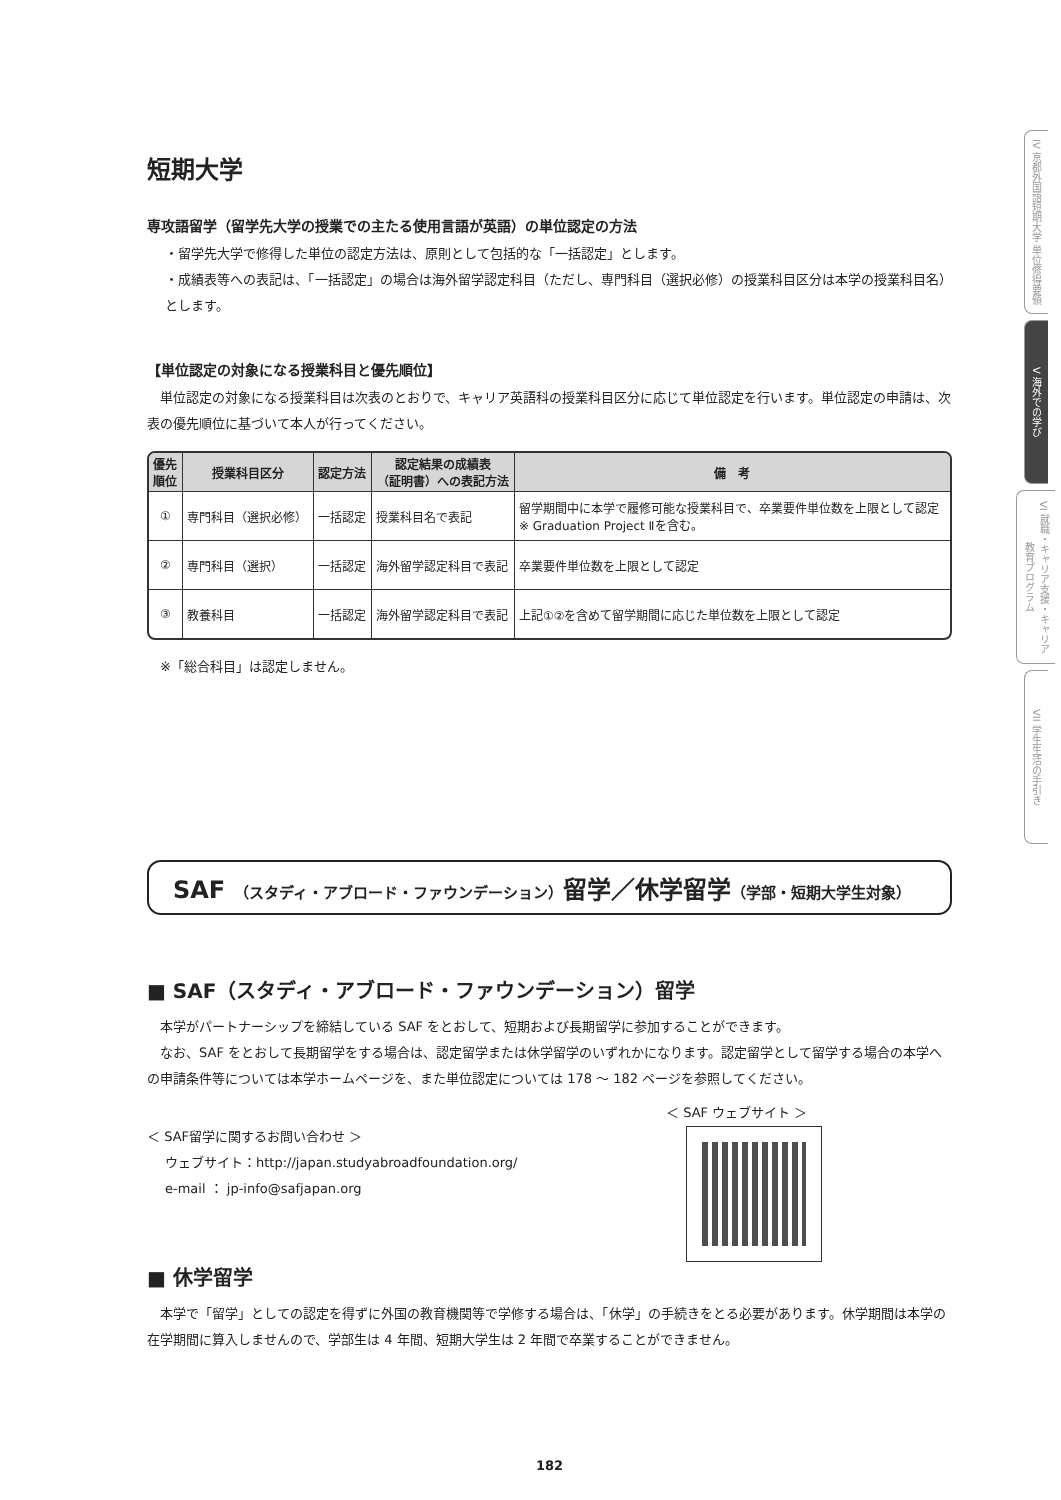IV 京都外国語短期大学 単位修得要領
V 海外での学び
VI 就職・キャリア支援・キャリア教育プログラム
VII 学生生活の手引き
短期大学
専攻語留学（留学先大学の授業での主たる使用言語が英語）の単位認定の方法
・留学先大学で修得した単位の認定方法は、原則として包括的な「一括認定」とします。
・成績表等への表記は、「一括認定」の場合は海外留学認定科目（ただし、専門科目（選択必修）の授業科目区分は本学の授業科目名）とします。
【単位認定の対象になる授業科目と優先順位】
　単位認定の対象になる授業科目は次表のとおりで、キャリア英語科の授業科目区分に応じて単位認定を行います。単位認定の申請は、次表の優先順位に基づいて本人が行ってください。
| 優先 順位 | 授業科目区分 | 認定方法 | 認定結果の成績表 （証明書）への表記方法 | 備 考 |
| --- | --- | --- | --- | --- |
| ① | 専門科目（選択必修） | 一括認定 | 授業科目名で表記 | 留学期間中に本学で履修可能な授業科目で、卒業要件単位数を上限として認定 ※ Graduation Project Ⅱを含む。 |
| ② | 専門科目（選択） | 一括認定 | 海外留学認定科目で表記 | 卒業要件単位数を上限として認定 |
| ③ | 教養科目 | 一括認定 | 海外留学認定科目で表記 | 上記①②を含めて留学期間に応じた単位数を上限として認定 |
　※「総合科目」は認定しません。
SAF （スタディ・アブロード・ファウンデーション）留学／休学留学（学部・短期大学生対象）
■ SAF（スタディ・アブロード・ファウンデーション）留学
　本学がパートナーシップを締結している SAF をとおして、短期および長期留学に参加することができます。
　なお、SAF をとおして長期留学をする場合は、認定留学または休学留学のいずれかになります。認定留学として留学する場合の本学への申請条件等については本学ホームページを、また単位認定については 178 ～ 182 ページを参照してください。
＜ SAF留学に関するお問い合わせ ＞
ウェブサイト：http://japan.studyabroadfoundation.org/
e-mail ： jp-info@safjapan.org
＜ SAF ウェブサイト ＞
■ 休学留学
　本学で「留学」としての認定を得ずに外国の教育機関等で学修する場合は、「休学」の手続きをとる必要があります。休学期間は本学の在学期間に算入しませんので、学部生は 4 年間、短期大学生は 2 年間で卒業することができません。
182